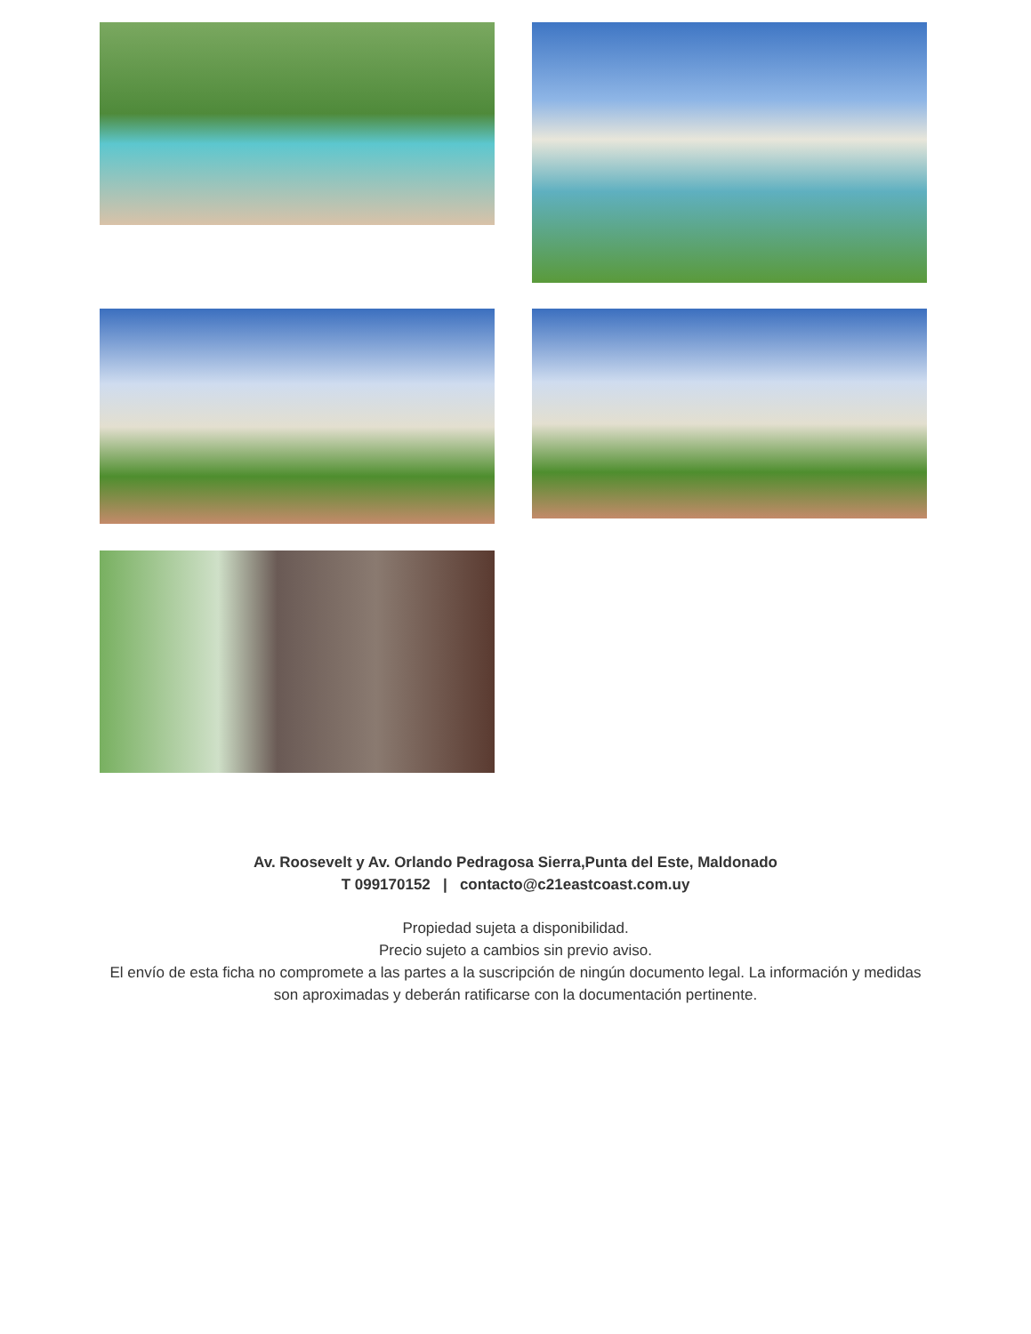Av. Roosevelt y Av. Orlando Pedragosa Sierra,Punta del Este, Maldonado
T 099170152 | contacto@c21eastcoast.com.uy
Propiedad sujeta a disponibilidad.
Precio sujeto a cambios sin previo aviso.
El envío de esta ficha no compromete a las partes a la suscripción de ningún documento legal. La información y medidas
son aproximadas y deberán ratificarse con la documentación pertinente.